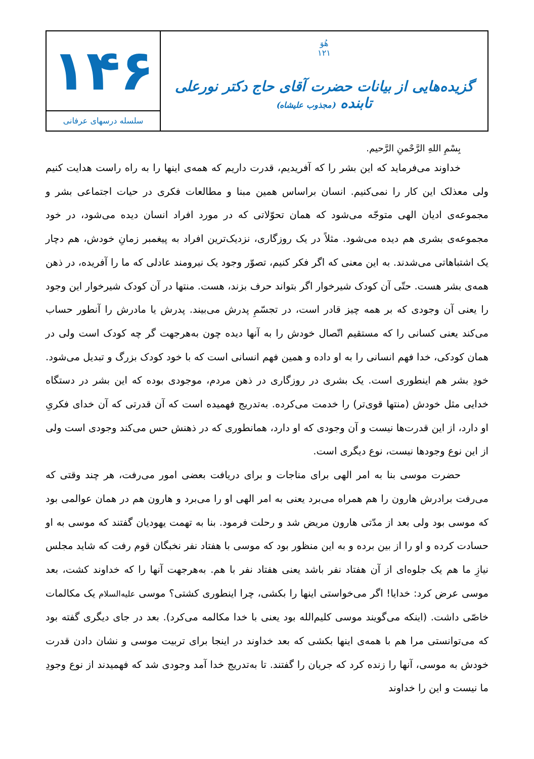هُوَ
۱۲۱
گزیده‌هایی از بیانات حضرت آقای حاج دکتر نورعلی تابنده (مجذوب علیشاه)
۱۴۶
سلسله درسهای عرفانی
بِسْمِ اللهِ الرَّحْمنِ الرَّحیم.
خداوند می‌فرماید که این بشر را که آفریدیم، قدرت داریم که همه‌ی اینها را به راه راست هدایت کنیم ولی معذلک این کار را نمی‌کنیم. انسان براساس همین مبنا و مطالعات فکری در حیات اجتماعی بشر و مجموعه‌ی ادیان الهی متوجّه می‌شود که همان تحوّلاتی که در مورد افراد انسان دیده می‌شود، در خود مجموعه‌ی بشری هم دیده می‌شود. مثلاً در یک روزگاری، نزدیک‌ترین افراد به پیغمبر زمانِ خودش، هم دچار یک اشتباهاتی می‌شدند. به این معنی که اگر فکر کنیم، تصوّر وجود یک نیرومند عادلی که ما را آفریده، در ذهن همه‌ی بشر هست. حتّی آن کودک شیرخوار اگر بتواند حرف بزند، هست. منتها در آن کودک شیرخوار این وجود را یعنی آن وجودی که بر همه چیز قادر است، در تجسّمِ پدرش می‌بیند. پدرش یا مادرش را آنطور حساب می‌کند یعنی کسانی را که مستقیم اتّصال خودش را به آنها دیده چون به‌هرجهت گر چه کودک است ولی در همان کودکی، خدا فهم انسانی را به او داده و همین فهم انسانی است که با خود کودک بزرگ و تبدیل می‌شود. خودِ بشر هم اینطوری است. یک بشری در روزگاری در ذهن مردم، موجودی بوده که این بشر در دستگاه خدایی مثل خودش (منتها قوی‌تر) را خدمت می‌کرده. به‌تدریج فهمیده است که آن قدرتی که آن خدای فکریِ او دارد، از این قدرت‌ها نیست و آن وجودی که او دارد، همانطوری که در ذهنش حس می‌کند وجودی است ولی از این نوع وجودها نیست، نوع دیگری است.
حضرت موسی بنا به امر الهی برای مناجات و برای دریافت بعضی امور می‌رفت، هر چند وقتی که می‌رفت برادرش هارون را هم همراه می‌برد یعنی به امر الهی او را می‌برد و هارون هم در همان عوالمی بود که موسی بود ولی بعد از مدّتی هارون مریض شد و رحلت فرمود. بنا به تهمت یهودیان گفتند که موسی به او حسادت کرده و او را از بین برده و به این منظور بود که موسی با هفتاد نفر نخبگان قوم رفت که شاید مجلس نیازِ ما هم یک جلوه‌ای از آن هفتاد نفر باشد یعنی هفتاد نفر با هم. به‌هرجهت آنها را که خداوند کشت، بعد موسی عرض کرد: خدایا! اگر می‌خواستی اینها را بکشی، چرا اینطوری کشتی؟ موسی علیه‌السلام یک مکالمات خاصّی داشت. (اینکه می‌گویند موسی کلیم‌الله بود یعنی با خدا مکالمه می‌کرد). بعد در جای دیگری گفته بود که می‌توانستی مرا هم با همه‌ی اینها بکشی که بعد خداوند در اینجا برای تربیت موسی و نشان دادن قدرت خودش به موسی، آنها را زنده کرد که جریان را گفتند. تا به‌تدریج خدا آمد وجودی شد که فهمیدند از نوع وجودِ ما نیست و این را خداوند